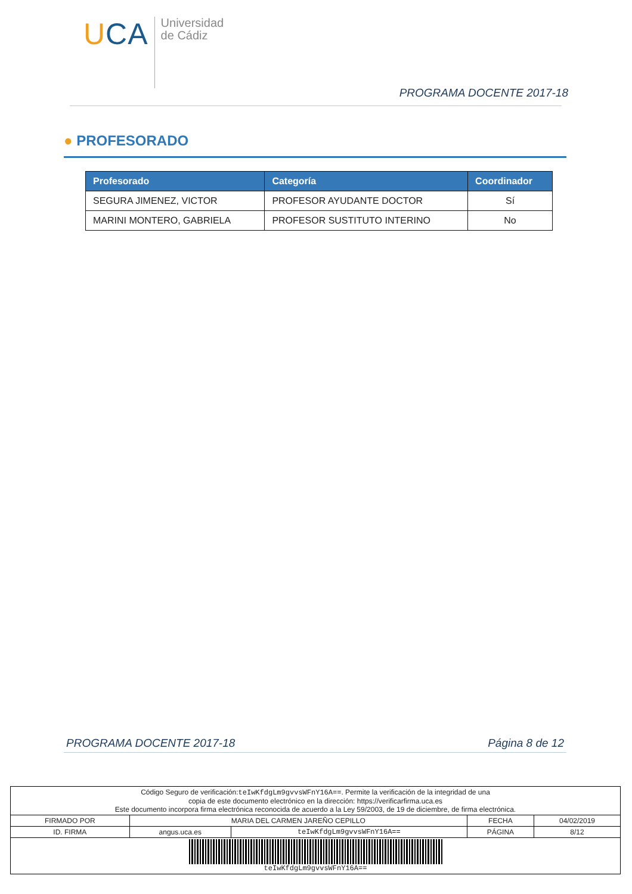UCA
Universidad
de Cádiz
PROGRAMA DOCENTE 2017-18
● PROFESORADO
| Profesorado | Categoría | Coordinador |
| --- | --- | --- |
| SEGURA JIMENEZ, VICTOR | PROFESOR AYUDANTE DOCTOR | Sí |
| MARINI MONTERO, GABRIELA | PROFESOR SUSTITUTO INTERINO | No |
PROGRAMA DOCENTE 2017-18 Página 8 de 12
| Código Seguro de verificación: teIwKfdgLm9gvvsWFnY16A== . Permite la verificación de la integridad de una copia de este documento electrónico en la dirección: https://verificarfirma.uca.es Este documento incorpora firma electrónica reconocida de acuerdo a la Ley 59/2003, de 19 de diciembre, de firma electrónica. | | | | |
| FIRMADO POR | MARIA DEL CARMEN JAREÑO CEPILLO | | FECHA | 04/02/2019 |
| ID. FIRMA | angus.uca.es | teIwKfdgLm9gvvsWFnY16A== | PÁGINA | 8/12 |
| teIwKfdgLm9gvvsWFnY16A== | | | | |